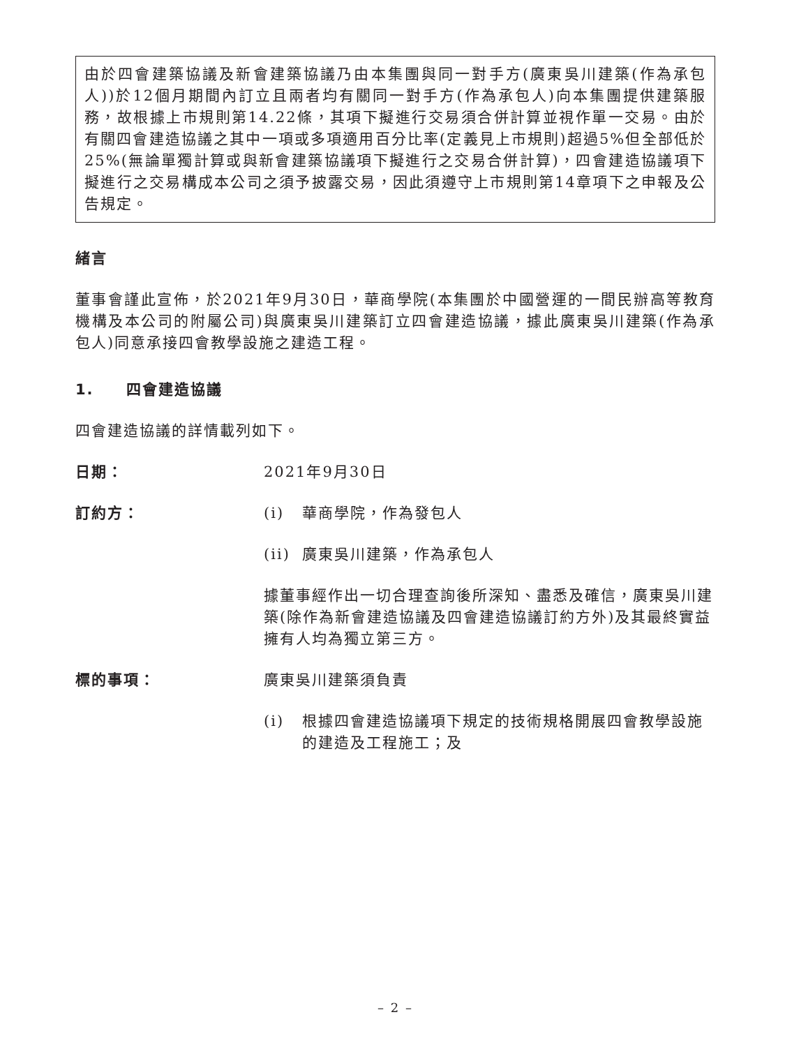由於四會建築協議及新會建築協議乃由本集團與同一對手方(廣東吳川建築(作為承包人))於12個月期間內訂立且兩者均有關同一對手方(作為承包人)向本集團提供建築服務，故根據上市規則第14.22條，其項下擬進行交易須合併計算並視作單一交易。由於有關四會建造協議之其中一項或多項適用百分比率(定義見上市規則)超過5%但全部低於25%(無論單獨計算或與新會建築協議項下擬進行之交易合併計算)，四會建造協議項下擬進行之交易構成本公司之須予披露交易，因此須遵守上市規則第14章項下之申報及公告規定。
緒言
董事會謹此宣佈，於2021年9月30日，華商學院(本集團於中國營運的一間民辦高等教育機構及本公司的附屬公司)與廣東吳川建築訂立四會建造協議，據此廣東吳川建築(作為承包人)同意承接四會教學設施之建造工程。
1. 四會建造協議
四會建造協議的詳情載列如下。
日期： 2021年9月30日
訂約方： (i) 華商學院，作為發包人
(ii) 廣東吳川建築，作為承包人
據董事經作出一切合理查詢後所深知、盡悉及確信，廣東吳川建築(除作為新會建造協議及四會建造協議訂約方外)及其最終實益擁有人均為獨立第三方。
標的事項： 廣東吳川建築須負責
(i) 根據四會建造協議項下規定的技術規格開展四會教學設施的建造及工程施工；及
– 2 –